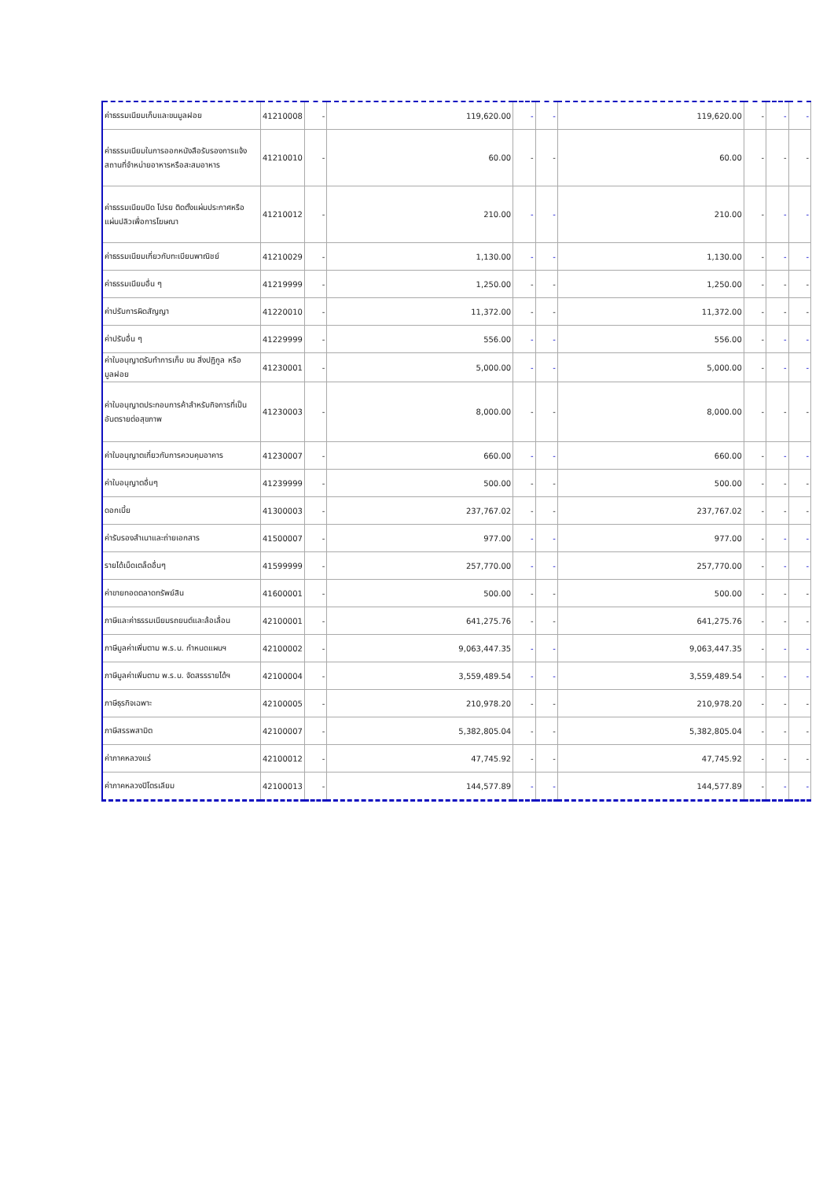| ค่าธรรมเนียมเก็บและขนมูลฝอย | 41210008 | - | 119,620.00 | - | - | 119,620.00 | - | - | - |
| ค่าธรรมเนียมในการออกหนังสือรับรองการแจ้งสถานที่จำหน่ายอาหารหรือสะสมอาหาร | 41210010 | - | 60.00 | - | - | 60.00 | - | - | - |
| ค่าธรรมเนียมปิด โปรย ติดตั้งแผ่นประกาศหรือแผ่นปลิวเพื่อการโฆษณา | 41210012 | - | 210.00 | - | - | 210.00 | - | - | - |
| ค่าธรรมเนียมเกี่ยวกับทะเบียนพาณิชย์ | 41210029 | - | 1,130.00 | - | - | 1,130.00 | - | - | - |
| ค่าธรรมเนียมอื่น ๆ | 41219999 | - | 1,250.00 | - | - | 1,250.00 | - | - | - |
| ค่าปรับการผิดสัญญา | 41220010 | - | 11,372.00 | - | - | 11,372.00 | - | - | - |
| ค่าปรับอื่น ๆ | 41229999 | - | 556.00 | - | - | 556.00 | - | - | - |
| ค่าใบอนุญาตรับทำการเก็บ ขน สิ่งปฏิกูล หรือมูลฝอย | 41230001 | - | 5,000.00 | - | - | 5,000.00 | - | - | - |
| ค่าใบอนุญาตประกอบการค้าสำหรับกิจการที่เป็นอันตรายต่อสุขภาพ | 41230003 | - | 8,000.00 | - | - | 8,000.00 | - | - | - |
| ค่าใบอนุญาตเกี่ยวกับการควบคุมอาคาร | 41230007 | - | 660.00 | - | - | 660.00 | - | - | - |
| ค่าใบอนุญาตอื่นๆ | 41239999 | - | 500.00 | - | - | 500.00 | - | - | - |
| ดอกเบี้ย | 41300003 | - | 237,767.02 | - | - | 237,767.02 | - | - | - |
| ค่ารับรองสำเนาและถ่ายเอกสาร | 41500007 | - | 977.00 | - | - | 977.00 | - | - | - |
| รายได้เบ็ดเตล็ดอื่นๆ | 41599999 | - | 257,770.00 | - | - | 257,770.00 | - | - | - |
| ค่าขายทอดตลาดทรัพย์สิน | 41600001 | - | 500.00 | - | - | 500.00 | - | - | - |
| ภาษีและค่าธรรมเนียมรถยนต์และล้อเลื่อน | 42100001 | - | 641,275.76 | - | - | 641,275.76 | - | - | - |
| ภาษีมูลค่าเพิ่มตาม พ.ร.บ. กำหนดแผนฯ | 42100002 | - | 9,063,447.35 | - | - | 9,063,447.35 | - | - | - |
| ภาษีมูลค่าเพิ่มตาม พ.ร.บ. จัดสรรรายได้ฯ | 42100004 | - | 3,559,489.54 | - | - | 3,559,489.54 | - | - | - |
| ภาษีธุรกิจเฉพาะ | 42100005 | - | 210,978.20 | - | - | 210,978.20 | - | - | - |
| ภาษีสรรพสามิต | 42100007 | - | 5,382,805.04 | - | - | 5,382,805.04 | - | - | - |
| ค่าภาคหลวงแร่ | 42100012 | - | 47,745.92 | - | - | 47,745.92 | - | - | - |
| ค่าภาคหลวงปิโตรเลียม | 42100013 | - | 144,577.89 | - | - | 144,577.89 | - | - | - |